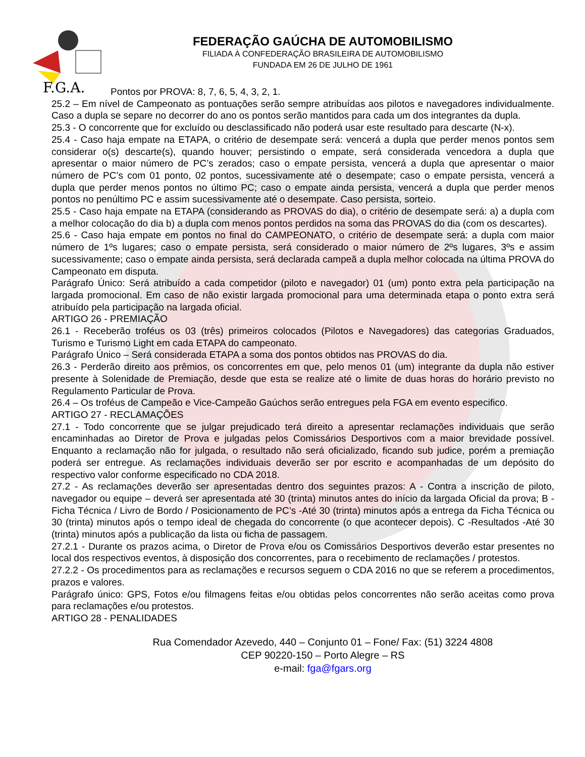F.G.A.
FEDERAÇÃO GAÚCHA DE AUTOMOBILISMO
FILIADA À CONFEDERAÇÃO BRASILEIRA DE AUTOMOBILISMO
FUNDADA EM 26 DE JULHO DE 1961
Pontos por PROVA: 8, 7, 6, 5, 4, 3, 2, 1.
25.2 – Em nível de Campeonato as pontuações serão sempre atribuídas aos pilotos e navegadores individualmente. Caso a dupla se separe no decorrer do ano os pontos serão mantidos para cada um dos integrantes da dupla.
25.3 - O concorrente que for excluído ou desclassificado não poderá usar este resultado para descarte (N-x).
25.4 - Caso haja empate na ETAPA, o critério de desempate será: vencerá a dupla que perder menos pontos sem considerar o(s) descarte(s), quando houver; persistindo o empate, será considerada vencedora a dupla que apresentar o maior número de PC’s zerados; caso o empate persista, vencerá a dupla que apresentar o maior número de PC’s com 01 ponto, 02 pontos, sucessivamente até o desempate; caso o empate persista, vencerá a dupla que perder menos pontos no último PC; caso o empate ainda persista, vencerá a dupla que perder menos pontos no penúltimo PC e assim sucessivamente até o desempate. Caso persista, sorteio.
25.5 - Caso haja empate na ETAPA (considerando as PROVAS do dia), o critério de desempate será: a) a dupla com a melhor colocação do dia b) a dupla com menos pontos perdidos na soma das PROVAS do dia (com os descartes).
25.6 - Caso haja empate em pontos no final do CAMPEONATO, o critério de desempate será: a dupla com maior número de 1ºs lugares; caso o empate persista, será considerado o maior número de 2ºs lugares, 3ºs e assim sucessivamente; caso o empate ainda persista, será declarada campeã a dupla melhor colocada na última PROVA do Campeonato em disputa.
Parágrafo Único: Será atribuído a cada competidor (piloto e navegador) 01 (um) ponto extra pela participação na largada promocional. Em caso de não existir largada promocional para uma determinada etapa o ponto extra será atribuído pela participação na largada oficial.
ARTIGO 26 - PREMIAÇÃO
26.1 - Receberão troféus os 03 (três) primeiros colocados (Pilotos e Navegadores) das categorias Graduados, Turismo e Turismo Light em cada ETAPA do campeonato.
Parágrafo Único – Será considerada ETAPA a soma dos pontos obtidos nas PROVAS do dia.
26.3 - Perderão direito aos prêmios, os concorrentes em que, pelo menos 01 (um) integrante da dupla não estiver presente à Solenidade de Premiação, desde que esta se realize até o limite de duas horas do horário previsto no Regulamento Particular de Prova.
26.4 – Os troféus de Campeão e Vice-Campeão Gaúchos serão entregues pela FGA em evento especifico.
ARTIGO 27 - RECLAMAÇÕES
27.1 - Todo concorrente que se julgar prejudicado terá direito a apresentar reclamações individuais que serão encaminhadas ao Diretor de Prova e julgadas pelos Comissários Desportivos com a maior brevidade possível. Enquanto a reclamação não for julgada, o resultado não será oficializado, ficando sub judice, porém a premiação poderá ser entregue. As reclamações individuais deverão ser por escrito e acompanhadas de um depósito do respectivo valor conforme especificado no CDA 2018.
27.2 - As reclamações deverão ser apresentadas dentro dos seguintes prazos: A - Contra a inscrição de piloto, navegador ou equipe – deverá ser apresentada até 30 (trinta) minutos antes do início da largada Oficial da prova; B - Ficha Técnica / Livro de Bordo / Posicionamento de PC’s -Até 30 (trinta) minutos após a entrega da Ficha Técnica ou 30 (trinta) minutos após o tempo ideal de chegada do concorrente (o que acontecer depois). C -Resultados -Até 30 (trinta) minutos após a publicação da lista ou ficha de passagem.
27.2.1 - Durante os prazos acima, o Diretor de Prova e/ou os Comissários Desportivos deverão estar presentes no local dos respectivos eventos, à disposição dos concorrentes, para o recebimento de reclamações / protestos.
27.2.2 - Os procedimentos para as reclamações e recursos seguem o CDA 2016 no que se referem a procedimentos, prazos e valores.
Parágrafo único: GPS, Fotos e/ou filmagens feitas e/ou obtidas pelos concorrentes não serão aceitas como prova para reclamações e/ou protestos.
ARTIGO 28 - PENALIDADES
Rua Comendador Azevedo, 440 – Conjunto 01 – Fone/ Fax: (51) 3224 4808
CEP 90220-150 – Porto Alegre – RS
e-mail: fga@fgars.org